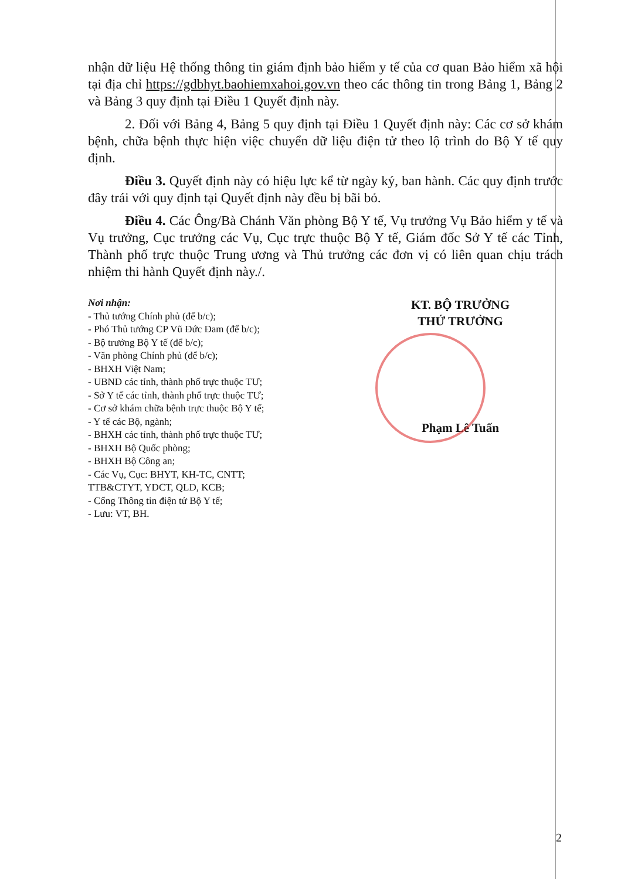nhận dữ liệu Hệ thống thông tin giám định bảo hiểm y tế của cơ quan Bảo hiểm xã hội tại địa chỉ https://gdbhyt.baohiemxahoi.gov.vn theo các thông tin trong Bảng 1, Bảng 2 và Bảng 3 quy định tại Điều 1 Quyết định này.
2. Đối với Bảng 4, Bảng 5 quy định tại Điều 1 Quyết định này: Các cơ sở khám bệnh, chữa bệnh thực hiện việc chuyển dữ liệu điện tử theo lộ trình do Bộ Y tế quy định.
Điều 3. Quyết định này có hiệu lực kể từ ngày ký, ban hành. Các quy định trước đây trái với quy định tại Quyết định này đều bị bãi bỏ.
Điều 4. Các Ông/Bà Chánh Văn phòng Bộ Y tế, Vụ trưởng Vụ Bảo hiểm y tế và Vụ trưởng, Cục trưởng các Vụ, Cục trực thuộc Bộ Y tế, Giám đốc Sở Y tế các Tỉnh, Thành phố trực thuộc Trung ương và Thủ trưởng các đơn vị có liên quan chịu trách nhiệm thi hành Quyết định này./.
Nơi nhận:
- Thủ tướng Chính phủ (để b/c);
- Phó Thủ tướng CP Vũ Đức Đam (để b/c);
- Bộ trưởng Bộ Y tế (để b/c);
- Văn phòng Chính phủ (để b/c);
- BHXH Việt Nam;
- UBND các tỉnh, thành phố trực thuộc TƯ;
- Sở Y tế các tỉnh, thành phố trực thuộc TƯ;
- Cơ sở khám chữa bệnh trực thuộc Bộ Y tế;
- Y tế các Bộ, ngành;
- BHXH các tỉnh, thành phố trực thuộc TƯ;
- BHXH Bộ Quốc phòng;
- BHXH Bộ Công an;
- Các Vụ, Cục: BHYT, KH-TC, CNTT;
TTB&CTYT, YDCT, QLD, KCB;
- Cổng Thông tin điện tử Bộ Y tế;
- Lưu: VT, BH.
KT. BỘ TRƯỞNG
THỨ TRƯỞNG
Phạm Lê Tuấn
2